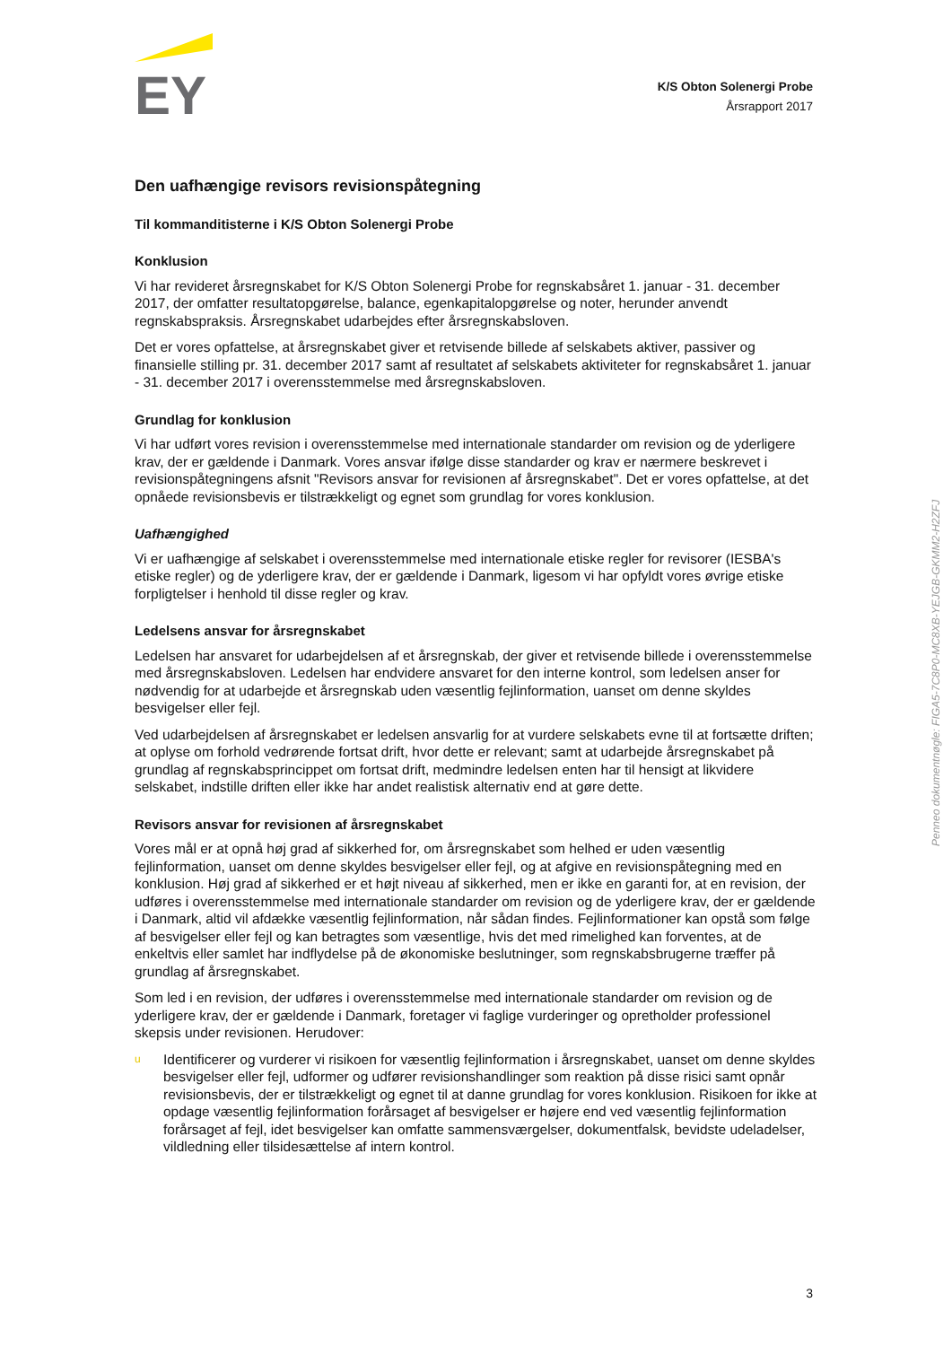EY
K/S Obton Solenergi Probe
Årsrapport 2017
Den uafhængige revisors revisionspåtegning
Til kommanditisterne i K/S Obton Solenergi Probe
Konklusion
Vi har revideret årsregnskabet for K/S Obton Solenergi Probe for regnskabsåret 1. januar - 31. december 2017, der omfatter resultatopgørelse, balance, egenkapitalopgørelse og noter, herunder anvendt regnskabspraksis. Årsregnskabet udarbejdes efter årsregnskabsloven.
Det er vores opfattelse, at årsregnskabet giver et retvisende billede af selskabets aktiver, passiver og finansielle stilling pr. 31. december 2017 samt af resultatet af selskabets aktiviteter for regnskabsåret 1. januar - 31. december 2017 i overensstemmelse med årsregnskabsloven.
Grundlag for konklusion
Vi har udført vores revision i overensstemmelse med internationale standarder om revision og de yderligere krav, der er gældende i Danmark. Vores ansvar ifølge disse standarder og krav er nærmere beskrevet i revisionspåtegningens afsnit "Revisors ansvar for revisionen af årsregnskabet". Det er vores opfattelse, at det opnåede revisionsbevis er tilstrækkeligt og egnet som grundlag for vores konklusion.
Uafhængighed
Vi er uafhængige af selskabet i overensstemmelse med internationale etiske regler for revisorer (IESBA's etiske regler) og de yderligere krav, der er gældende i Danmark, ligesom vi har opfyldt vores øvrige etiske forpligtelser i henhold til disse regler og krav.
Ledelsens ansvar for årsregnskabet
Ledelsen har ansvaret for udarbejdelsen af et årsregnskab, der giver et retvisende billede i overensstemmelse med årsregnskabsloven. Ledelsen har endvidere ansvaret for den interne kontrol, som ledelsen anser for nødvendig for at udarbejde et årsregnskab uden væsentlig fejlinformation, uanset om denne skyldes besvigelser eller fejl.
Ved udarbejdelsen af årsregnskabet er ledelsen ansvarlig for at vurdere selskabets evne til at fortsætte driften; at oplyse om forhold vedrørende fortsat drift, hvor dette er relevant; samt at udarbejde årsregnskabet på grundlag af regnskabsprincippet om fortsat drift, medmindre ledelsen enten har til hensigt at likvidere selskabet, indstille driften eller ikke har andet realistisk alternativ end at gøre dette.
Revisors ansvar for revisionen af årsregnskabet
Vores mål er at opnå høj grad af sikkerhed for, om årsregnskabet som helhed er uden væsentlig fejlinformation, uanset om denne skyldes besvigelser eller fejl, og at afgive en revisionspåtegning med en konklusion. Høj grad af sikkerhed er et højt niveau af sikkerhed, men er ikke en garanti for, at en revision, der udføres i overensstemmelse med internationale standarder om revision og de yderligere krav, der er gældende i Danmark, altid vil afdække væsentlig fejlinformation, når sådan findes. Fejlinformationer kan opstå som følge af besvigelser eller fejl og kan betragtes som væsentlige, hvis det med rimelighed kan forventes, at de enkeltvis eller samlet har indflydelse på de økonomiske beslutninger, som regnskabsbrugerne træffer på grundlag af årsregnskabet.
Som led i en revision, der udføres i overensstemmelse med internationale standarder om revision og de yderligere krav, der er gældende i Danmark, foretager vi faglige vurderinger og opretholder professionel skepsis under revisionen. Herudover:
u Identificerer og vurderer vi risikoen for væsentlig fejlinformation i årsregnskabet, uanset om denne skyldes besvigelser eller fejl, udformer og udfører revisionshandlinger som reaktion på disse risici samt opnår revisionsbevis, der er tilstrækkeligt og egnet til at danne grundlag for vores konklusion. Risikoen for ikke at opdage væsentlig fejlinformation forårsaget af besvigelser er højere end ved væsentlig fejlinformation forårsaget af fejl, idet besvigelser kan omfatte sammensværgelser, dokumentfalsk, bevidste udeladelser, vildledning eller tilsidesættelse af intern kontrol.
Penneo dokumentnøgle: FIGA5-7C8P0-MC8XB-YEJGB-GKMM2-H2ZFJ
3